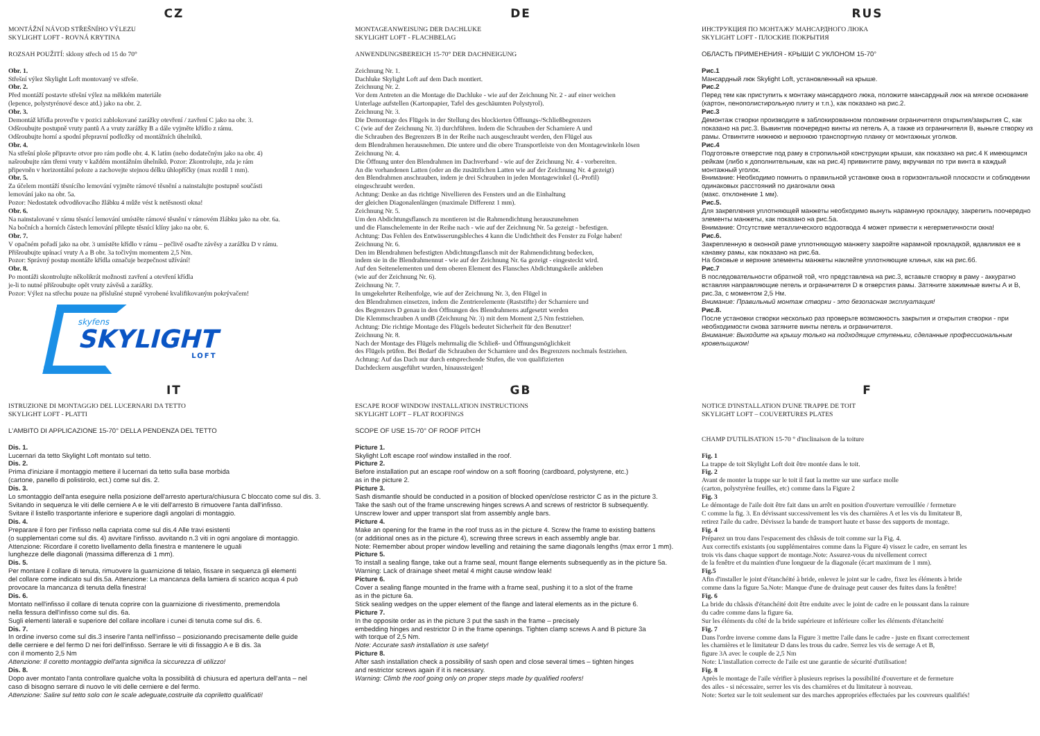CZ
MONTÁŽNÍ NÁVOD STŘEŠNÍHO VÝLEZU
SKYLIGHT LOFT - ROVNÁ KRYTINA
ROZSAH POUŽITÍ: sklony střech od 15 do 70°
Obr. 1.
Střešní výlez Skylight Loft montovaný ve střeše.
Obr. 2.
Před montáží postavte střešní výlez na měkkém materiále
(lepence, polystyrénové desce atd.) jako na obr. 2.
Obr. 3.
Demontáž křídla proveďte v pozici zablokované zarážky otevření / zavření C jako na obr. 3.
Odšroubujte postupně vruty pantů A a vruty zarážky B a dále vyjměte křídlo z rámu.
Odšroubujte horní a spodní přepravní podložky od montážních úhelníků.
Obr. 4.
Na střešní ploše připravte otvor pro rám podle obr. 4. K latím (nebo dodatečným jako na obr. 4)
našroubujte rám třemi vruty v každém montážním úhelníků. Pozor: Zkontrolujte, zda je rám
připevněn v horizontální poloze a zachovejte stejnou délku úhlopříčky (max rozdíl 1 mm).
Obr. 5.
Za účelem montáží těsnícího lemování vyjměte rámové těsnění a nainstalujte postupně součásti
lemování jako na obr. 5a.
Pozor: Nedostatek odvodňovacího žlábku 4 může vést k netěsnosti okna!
Obr. 6.
Na nainstalované v rámu těsnící lemování umístěte rámové těsnění v rámovém žlábku jako na obr. 6a.
Na bočních a horních částech lemování přilepte těsnící klíny jako na obr. 6.
Obr. 7.
V opačném pořadí jako na obr. 3 umístěte křídlo v rámu – pečlivě osaďte závěsy a zarážku D v rámu.
Přišroubujte upínací vruty A a B obr. 3a točivým momentem 2,5 Nm.
Pozor: Správný postup montáže křídla označuje bezpečnost užívání!
Obr. 8.
Po montáži skontrolujte několikrát možnosti zavření a otevření křídla
je-li to nutné přišroubujte opět vruty závěsů a zarážky.
Pozor: Výlez na střechu pouze na příslušné stupně vyrobené kvalifikovaným pokrývačem!
skyfens
SKYLIGHT
LOFT
DE
MONTAGEANWEISUNG DER DACHLUKE
SKYLIGHT LOFT - FLACHBELAG
ANWENDUNGSBEREICH 15-70° DER DACHNEIGUNG
Zeichnung Nr. 1.
Dachluke Skylight Loft auf dem Dach montiert.
Zeichnung Nr. 2.
Vor dem Antreten an die Montage die Dachluke - wie auf der Zeichnung Nr. 2 - auf einer weichen
Unterlage aufstellen (Kartonpapier, Tafel des geschäumten Polystyrol).
Zeichnung Nr. 3.
Die Demontage des Flügels in der Stellung des blockierten Öffnungs-/Schließbegrenzers
C (wie auf der Zeichnung Nr. 3) durchführen. Indem die Schrauben der Scharniere A und
die Schrauben des Begrenzers B in der Reihe nach ausgeschraubt werden, den Flügel aus
dem Blendrahmen herausnehmen. Die untere und die obere Transportleiste von den Montagewinkeln lösen
Zeichnung Nr. 4.
Die Öffnung unter den Blendrahmen im Dachverband - wie auf der Zeichnung Nr. 4 - vorbereiten.
An die vorhandenen Latten (oder an die zusätzlichen Latten wie auf der Zeichnung Nr. 4 gezeigt)
den Blendrahmen anschrauben, indem je drei Schrauben in jeden Montagewinkel (L-Profil)
eingeschraubt werden.
Achtung: Denke an das richtige Nivellieren des Fensters und an die Einhaltung
der gleichen Diagonalenlängen (maximale Differenz 1 mm).
Zeichnung Nr. 5.
Um den Abdichtungsflansch zu montieren ist die Rahmendichtung herauszunehmen
und die Flanschelemente in der Reihe nach - wie auf der Zeichnung Nr. 5a gezeigt - befestigen.
Achtung: Das Fehlen des Entwässerungsbleches 4 kann die Undichtheit des Fenster zu Folge haben!
Zeichnung Nr. 6.
Den im Blendrahmen befestigten Abdichtungsflansch mit der Rahmendichtung bedecken,
indem sie in die Blendrahmennut - wie auf der Zeichnung Nr. 6a gezeigt - eingesteckt wird.
Auf den Seitenelementen und dem oberen Element des Flansches Abdichtungskeile ankleben
(wie auf der Zeichnung Nr. 6).
Zeichnung Nr. 7.
In umgekehrter Reihenfolge, wie auf der Zeichnung Nr. 3, den Flügel in
den Blendrahmen einsetzen, indem die Zentrierelemente (Raststifte) der Scharniere und
des Begrenzers D genau in den Öffnungen des Blendrahmens aufgesetzt werden
Die Klemmschrauben A undB (Zeichnung Nr. 3) mit dem Moment 2,5 Nm festziehen.
Achtung: Die richtige Montage des Flügels bedeutet Sicherheit für den Benutzer!
Zeichnung Nr. 8.
Nach der Montage des Flügels mehrmalig die Schließ- und Öffnungsmöglichkeit
des Flügels prüfen. Bei Bedarf die Schrauben der Scharniere und des Begrenzers nochmals festziehen.
Achtung: Auf das Dach nur durch entsprechende Stufen, die von qualifizierten
Dachdeckern ausgeführt wurden, hinaussteigen!
RUS
ИНСТРУКЦИЯ ПО МОНТАЖУ МАНСАРДНОГО ЛЮКА
SKYLIGHT LOFT - ПЛОСКИЕ ПОКРЫТИЯ
ОБЛАСТЬ ПРИМЕНЕНИЯ - КРЫШИ С УКЛОНОМ 15-70°
Рис.1
Мансардный люк Skylight Loft, установленный на крыше.
Рис.2
Перед тем как приступить к монтажу мансардного люка, положите мансардный люк на мягкое основание (картон, пенополистирольную плиту и т.п.), как показано на рис.2.
Рис.3
Демонтаж створки производите в заблокированном положении ограничителя открытия/закрытия С, как показано на рис.3. Вывинтив поочередно винты из петель А, а также из ограничителя В, выньте створку из рамы. Отвинтите нижнюю и верхнюю транспортную планку от монтажных уголков.
Рис.4
Подготовьте отверстие под раму в стропильной конструкции крыши, как показано на рис.4 К имеющимся рейкам (либо к дополнительным, как на рис.4) привинтите раму, вкручивая по три винта в каждый монтажный уголок.
Внимание: Необходимо помнить о правильной установке окна в горизонтальной плоскости и соблюдении одинаковых расстояний по диагонали окна
(макс. отклонение 1 мм).
Рис.5.
Для закрепления уплотняющей манжеты необходимо вынуть нарамную прокладку, закрепить поочередно элементы манжеты, как показано на рис.5а.
Внимание: Отсутствие металлического водоотвода 4 может привести к негерметичности окна!
Рис.6.
Закрепленную в оконной раме уплотняющую манжету закройте нарамной прокладкой, вдавливая ее в канавку рамы, как показано на рис.6а.
На боковые и верхние элементы манжеты наклейте уплотняющие клинья, как на рис.6б.
Рис.7
В последовательности обратной той, что представлена на рис.3, вставьте створку в раму - аккуратно вставляя направляющие петель и ограничителя D в отверстия рамы. Затяните зажимные винты А и В, рис.3а, с моментом 2,5 Нм.
Внимание: Правильный монтаж створки - это безопасная эксплуатация!
Рис.8.
После установки створки несколько раз проверьте возможность закрытия и открытия створки - при необходимости снова затяните винты петель и ограничителя.
Внимание: Выходите на крышу только на подходящие ступеньки, сделанные профессиональным кровельщиком!
IT
ISTRUZIONE DI MONTAGGIO DEL LUCERNARI DA TETTO
SKYLIGHT LOFT - PLATTI
L'AMBITO DI APPLICAZIONE 15-70° DELLA PENDENZA DEL TETTO
Dis. 1.
Lucernari da tetto Skylight Loft montato sul tetto.
Dis. 2.
Prima d'iniziare il montaggio mettere il lucernari da tetto sulla base morbida
(cartone, panello di polistirolo, ect.) come sul dis. 2.
Dis. 3.
Lo smontaggio dell'anta eseguire nella posizione dell'arresto apertura/chiusura C bloccato come sul dis. 3.
Svitando in sequenza le viti delle cerniere A e le viti dell'arresto B rimuovere l'anta dall'infisso.
Svitare il listello trasportante inferiore e superiore dagli angolari di montaggio.
Dis. 4.
Preparare il foro per l'infisso nella capriata come sul dis.4 Alle travi esistenti
(o supplementari come sul dis. 4) avvitare l'infisso. avvitando n.3 viti in ogni angolare di montaggio.
Attenzione: Ricordare il coretto livellamento della finestra e mantenere le uguali
lunghezze delle diagonali (massima differenza di 1 mm).
Dis. 5.
Per montare il collare di tenuta, rimuovere la guarnizione di telaio, fissare in sequenza gli elementi
del collare come indicato sul dis.5a. Attenzione: La mancanza della lamiera di scarico acqua 4 può
provocare la mancanza di tenuta della finestra!
Dis. 6.
Montato nell'infisso il collare di tenuta coprire con la guarnizione di rivestimento, premendola
nella fessura dell'infisso come sul dis. 6a.
Sugli elementi laterali e superiore del collare incollare i cunei di tenuta come sul dis. 6.
Dis. 7.
In ordine inverso come sul dis.3 inserire l'anta nell'infisso – posizionando precisamente delle guide
delle cerniere e del fermo D nei fori dell'infisso. Serrare le viti di fissaggio A e B dis. 3a
con il momento 2,5 Nm
Attenzione: Il coretto montaggio dell'anta significa la siccurezza di utilizzo!
Dis. 8.
Dopo aver montato l'anta controllare qualche volta la possibilità di chiusura ed apertura dell'anta – nel
caso di bisogno serrare di nuovo le viti delle cerniere e del fermo.
Attenzione: Salire sul tetto solo con le scale adeguate,costruite da copriletto qualificati!
GB
ESCAPE ROOF WINDOW INSTALLATION INSTRUCTIONS
SKYLIGHT LOFT – FLAT ROOFINGS
SCOPE OF USE 15-70° OF ROOF PITCH
Picture 1.
Skylight Loft escape roof window installed in the roof.
Picture 2.
Before installation put an escape roof window on a soft flooring (cardboard, polystyrene, etc.)
as in the picture 2.
Picture 3.
Sash dismantle should be conducted in a position of blocked open/close restrictor C as in the picture 3.
Take the sash out of the frame unscrewing hinges screws A and screws of restrictor B subsequently.
Unscrew lower and upper transport slat from assembly angle bars.
Picture 4.
Make an opening for the frame in the roof truss as in the picture 4. Screw the frame to existing battens
(or additional ones as in the picture 4), screwing three screws in each assembly angle bar.
Note: Remember about proper window levelling and retaining the same diagonals lengths (max error 1 mm).
Picture 5.
To install a sealing flange, take out a frame seal, mount flange elements subsequently as in the picture 5a.
Warning: Lack of drainage sheet metal 4 might cause window leak!
Picture 6.
Cover a sealing flange mounted in the frame with a frame seal, pushing it to a slot of the frame
as in the picture 6a.
Stick sealing wedges on the upper element of the flange and lateral elements as in the picture 6.
Picture 7.
In the opposite order as in the picture 3 put the sash in the frame – precisely
embedding hinges and restrictor D in the frame openings. Tighten clamp screws A and B picture 3a
with torque of 2,5 Nm.
Note: Accurate sash installation is use safety!
Picture 8.
After sash installation check a possibility of sash open and close several times – tighten hinges
and restrictor screws again if it is necessary.
Warning: Climb the roof going only on proper steps made by qualified roofers!
F
NOTICE D'INSTALLATION D'UNE TRAPPE DE TOIT
SKYLIGHT LOFT – COUVERTURES PLATES
CHAMP D'UTILISATION 15-70 ° d'inclinaison de la toiture
Fig. 1
La trappe de toit Skylight Loft doit être montée dans le toit.
Fig. 2
Avant de monter la trappe sur le toit il faut la mettre sur une surface molle
(carton, polystyrène feuilles, etc) comme dans la Figure 2
Fig. 3
Le démontage de l'aile doit être fait dans un arrêt en position d'ouverture verrouillée / fermeture
C comme la fig. 3. En dévissant successivement les vis des charnières A et les vis du limitateur B,
retirez l'aile du cadre. Dévissez la bande de transport haute et basse des supports de montage.
Fig. 4
Préparez un trou dans l'espacement des châssis de toit comme sur la Fig. 4.
Aux correctifs existants (ou supplémentaires comme dans la Figure 4) vissez le cadre, en serrant les
trois vis dans chaque support de montage.Note: Assurez-vous du nivellement correct
de la fenêtre et du maintien d'une longueur de la diagonale (écart maximum de 1 mm).
Fig.5
Afin d'installer le joint d'étanchéité à bride, enlevez le joint sur le cadre, fixez les éléments à bride
comme dans la figure 5a.Note: Manque d'une de drainage peut causer des fuites dans la fenêtre!
Fig. 6
La bride du châssis d'étanchéité doit être enduite avec le joint de cadre en le poussant dans la rainure
du cadre comme dans la figure 6a.
Sur les éléments du côté de la bride supérieure et inférieure coller les éléments d'étancheité
Fig. 7
Dans l'ordre inverse comme dans la Figure 3 mettre l'aile dans le cadre - juste en fixant correctement
les charnières et le limitateur D dans les trous du cadre. Serrez les vis de serrage A et B,
figure 3A avec le couple de 2,5 Nm
Note: L'installation correcte de l'aile est une garantie de sécurité d'utilisation!
Fig. 8
Après le montage de l'aile vérifier à plusieurs reprises la possibilité d'ouverture et de fermeture
des ailes - si nécessaire, serrer les vis des charnières et du limitateur à nouveau.
Note: Sortez sur le toit seulement sur des marches appropriées effectuées par les couvreurs qualifiés!